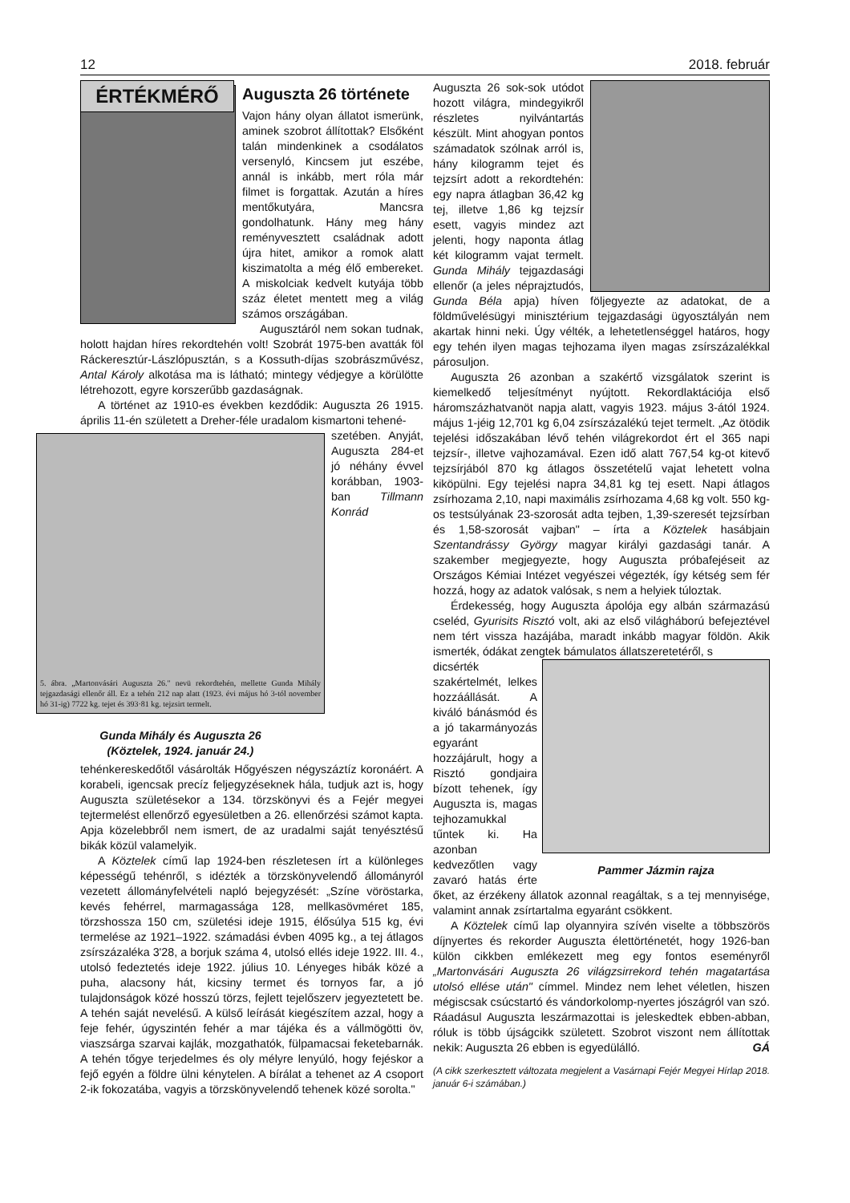12 2018. február
ÉRTÉKMÉRŐ
Auguszta 26 története
Vajon hány olyan állatot ismerünk, aminek szobrot állítottak? Elsőként talán mindenkinek a csodálatos versenyló, Kincsem jut eszébe, annál is inkább, mert róla már filmet is forgattak. Azután a híres mentőkutyára, Mancsra gondolhatunk. Hány meg hány reményvesztett családnak adott újra hitet, amikor a romok alatt kiszimatolta a még élő embereket. A miskolciak kedvelt kutyája több száz életet mentett meg a világ számos országában.
Augusztáról nem sokan tudnak, holott hajdan híres rekordtehén volt! Szobrát 1975-ben avatták föl Ráckeresztúr-Lászlópusztán, s a Kossuth-díjas szobrászművész, Antal Károly alkotása ma is látható; mintegy védjegye a körülötte létrehozott, egyre korszerűbb gazdaságnak.
A történet az 1910-es években kezdődik: Auguszta 26 1915. április 11-én született a Dreher-féle uradalom kismartoni tehené-
5. ábra. „Martonvásári Auguszta 26." nevü rekordtehén, mellette Gunda Mihály tejgazdasági ellenőr áll. Ez a tehén 212 nap alatt (1923. évi május hó 3-tól november hó 31-ig) 7722 kg. tejet és 393·81 kg. tejzsirt termelt.
Gunda Mihály és Auguszta 26
(Köztelek, 1924. január 24.)
szetében. Anyját, Auguszta 284-et jó néhány évvel korábban, 1903-ban Tillmann Konrád tehénkereskedőtől vásárolták Hőgyészen négyszáztíz koronáért. A korabeli, igencsak precíz feljegyzéseknek hála, tudjuk azt is, hogy Auguszta születésekor a 134. törzskönyvi és a Fejér megyei tejtermelést ellenőrző egyesületben a 26. ellenőrzési számot kapta. Apja közelebbről nem ismert, de az uradalmi saját tenyésztésű bikák közül valamelyik.
A Köztelek című lap 1924-ben részletesen írt a különleges képességű tehénről, s idézték a törzskönyvelendő állományról vezetett állományfelvételi napló bejegyzését: „Színe vöröstarka, kevés fehérrel, marmagassága 128, mellkasövméret 185, törzshossza 150 cm, születési ideje 1915, élősúlya 515 kg, évi termelése az 1921–1922. számadási évben 4095 kg., a tej átlagos zsírszázaléka 3'28, a borjuk száma 4, utolsó ellés ideje 1922. III. 4., utolsó fedeztetés ideje 1922. július 10. Lényeges hibák közé a puha, alacsony hát, kicsiny termet és tornyos far, a jó tulajdonságok közé hosszú törzs, fejlett tejelőszerv jegyeztetett be. A tehén saját nevelésű. A külső leírását kiegészítem azzal, hogy a feje fehér, úgyszintén fehér a mar tájéka és a vállmögötti öv, viaszsárga szarvai kajlák, mozgathatók, fülpamacsai feketebarnák. A tehén tőgye terjedelmes és oly mélyre lenyúló, hogy fejéskor a fejő egyén a földre ülni kénytelen. A bírálat a tehenet az A csoport 2-ik fokozatába, vagyis a törzskönyvelendő tehenek közé sorolta."
Auguszta 26 sok-sok utódot hozott világra, mindegyikről részletes nyilvántartás készült. Mint ahogyan pontos számadatok szólnak arról is, hány kilogramm tejet és tejzsírt adott a rekordtehén: egy napra átlagban 36,42 kg tej, illetve 1,86 kg tejzsír esett, vagyis mindez azt jelenti, hogy naponta átlag két kilogramm vajat termelt. Gunda Mihály tejgazdasági ellenőr (a jeles néprajztudós, Gunda Béla apja) híven följegyezte az adatokat, de a földművelésügyi minisztérium tejgazdasági ügyosztályán nem akartak hinni neki. Úgy vélték, a lehetetlenséggel határos, hogy egy tehén ilyen magas tejhozama ilyen magas zsírszázalékkal párosuljon.
Auguszta 26 azonban a szakértő vizsgálatok szerint is kiemelkedő teljesítményt nyújtott. Rekordlaktációja első háromszázhatvanöt napja alatt, vagyis 1923. május 3-ától 1924. május 1-jéig 12,701 kg 6,04 zsírszázalékú tejet termelt. „Az ötödik tejelési időszakában lévő tehén világrekordot ért el 365 napi tejzsír-, illetve vajhozamával. Ezen idő alatt 767,54 kg-ot kitevő tejzsírjából 870 kg átlagos összetételű vajat lehetett volna kiköpülni. Egy tejelési napra 34,81 kg tej esett. Napi átlagos zsírhozama 2,10, napi maximális zsírhozama 4,68 kg volt. 550 kg-os testsúlyának 23-szorosát adta tejben, 1,39-szeresét tejzsírban és 1,58-szorosát vajban" – írta a Köztelek hasábjain Szentandrássy György magyar királyi gazdasági tanár. A szakember megjegyezte, hogy Auguszta próbafejéseit az Országos Kémiai Intézet vegyészei végezték, így kétség sem fér hozzá, hogy az adatok valósak, s nem a helyiek túloztak.
Érdekesség, hogy Auguszta ápolója egy albán származású cseléd, Gyurisits Risztó volt, aki az első világháború befejeztével nem tért vissza hazájába, maradt inkább magyar földön. Akik ismerték, ódákat zengtek bámulatos állatszeretetéről, s
Pammer Jázmin rajza
dicsérték szakértelmét, lelkes hozzáállását. A kiváló bánásmód és a jó takarmányozás egyaránt hozzájárult, hogy a Risztó gondjaira bízott tehenek, így Auguszta is, magas tejhozamukkal tűntek ki. Ha azonban kedvezőtlen vagy zavaró hatás érte őket, az érzékeny állatok azonnal reagáltak, s a tej mennyisége, valamint annak zsírtartalma egyaránt csökkent.
A Köztelek című lap olyannyira szívén viselte a többszörös díjnyertes és rekorder Auguszta élettörténetét, hogy 1926-ban külön cikkben emlékezett meg egy fontos eseményről „Martonvásári Auguszta 26 világzsirrekord tehén magatartása utolsó ellése után" címmel. Mindez nem lehet véletlen, hiszen mégiscsak csúcstartó és vándorkolomp-nyertes jószágról van szó. Ráadásul Auguszta leszármazottai is jeleskedtek ebben-abban, róluk is több újságcikk született. Szobrot viszont nem állítottak nekik: Auguszta 26 ebben is egyedülálló. GÁ
(A cikk szerkesztett változata megjelent a Vasárnapi Fejér Megyei Hírlap 2018. január 6-i számában.)